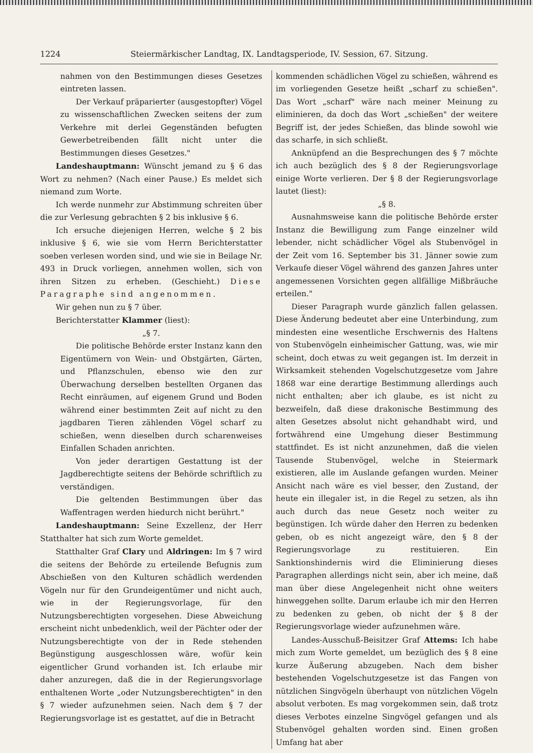1224 Steiermärkischer Landtag, IX. Landtagsperiode, IV. Session, 67. Sitzung.
nahmen von den Bestimmungen dieses Gesetzes eintreten lassen.
Der Verkauf präparierter (ausgestopfter) Vögel zu wissenschaftlichen Zwecken seitens der zum Verkehre mit derlei Gegenständen befugten Gewerbetreibenden fällt nicht unter die Bestimmungen dieses Gesetzes."
Landeshauptmann: Wünscht jemand zu § 6 das Wort zu nehmen? (Nach einer Pause.) Es meldet sich niemand zum Worte.
Ich werde nunmehr zur Abstimmung schreiten über die zur Verlesung gebrachten § 2 bis inklusive § 6.
Ich ersuche diejenigen Herren, welche § 2 bis inklusive § 6, wie sie vom Herrn Berichterstatter soeben verlesen worden sind, und wie sie in Beilage Nr. 493 in Druck vorliegen, annehmen wollen, sich von ihren Sitzen zu erheben. (Geschieht.) Diese Paragraphe sind angenommen.
Wir gehen nun zu § 7 über.
Berichterstatter Klammer (liest):
„§ 7.
Die politische Behörde erster Instanz kann den Eigentümern von Wein- und Obstgärten, Gärten, und Pflanzschulen, ebenso wie den zur Überwachung derselben bestellten Organen das Recht einräumen, auf eigenem Grund und Boden während einer bestimmten Zeit auf nicht zu den jagdbaren Tieren zählenden Vögel scharf zu schießen, wenn dieselben durch scharenweises Einfallen Schaden anrichten.
Von jeder derartigen Gestattung ist der Jagdberechtigte seitens der Behörde schriftlich zu verständigen.
Die geltenden Bestimmungen über das Waffentragen werden hiedurch nicht berührt."
Landeshauptmann: Seine Exzellenz, der Herr Statthalter hat sich zum Worte gemeldet.
Statthalter Graf Clary und Aldringen: Im § 7 wird die seitens der Behörde zu erteilende Befugnis zum Abschießen von den Kulturen schädlich werdenden Vögeln nur für den Grundeigentümer und nicht auch, wie in der Regierungsvorlage, für den Nutzungsberechtigten vorgesehen. Diese Abweichung erscheint nicht unbedenklich, weil der Pächter oder der Nutzungsberechtigte von der in Rede stehenden Begünstigung ausgeschlossen wäre, wofür kein eigentlicher Grund vorhanden ist. Ich erlaube mir daher anzuregen, daß die in der Regierungsvorlage enthaltenen Worte „oder Nutzungsberechtigten" in den § 7 wieder aufzunehmen seien. Nach dem § 7 der Regierungsvorlage ist es gestattet, auf die in Betracht
kommenden schädlichen Vögel zu schießen, während es im vorliegenden Gesetze heißt „scharf zu schießen". Das Wort „scharf" wäre nach meiner Meinung zu eliminieren, da doch das Wort „schießen" der weitere Begriff ist, der jedes Schießen, das blinde sowohl wie das scharfe, in sich schließt.
Anknüpfend an die Besprechungen des § 7 möchte ich auch bezüglich des § 8 der Regierungsvorlage einige Worte verlieren. Der § 8 der Regierungsvorlage lautet (liest):
„§ 8.
Ausnahmsweise kann die politische Behörde erster Instanz die Bewilligung zum Fange einzelner wild lebender, nicht schädlicher Vögel als Stubenvögel in der Zeit vom 16. September bis 31. Jänner sowie zum Verkaufe dieser Vögel während des ganzen Jahres unter angemessenen Vorsichten gegen allfällige Mißbräuche erteilen."
Dieser Paragraph wurde gänzlich fallen gelassen. Diese Änderung bedeutet aber eine Unterbindung, zum mindesten eine wesentliche Erschwernis des Haltens von Stubenvögeln einheimischer Gattung, was, wie mir scheint, doch etwas zu weit gegangen ist. Im derzeit in Wirksamkeit stehenden Vogelschutzgesetze vom Jahre 1868 war eine derartige Bestimmung allerdings auch nicht enthalten; aber ich glaube, es ist nicht zu bezweifeln, daß diese drakonische Bestimmung des alten Gesetzes absolut nicht gehandhabt wird, und fortwährend eine Umgehung dieser Bestimmung stattfindet. Es ist nicht anzunehmen, daß die vielen Tausende Stubenvögel, welche in Steiermark existieren, alle im Auslande gefangen wurden. Meiner Ansicht nach wäre es viel besser, den Zustand, der heute ein illegaler ist, in die Regel zu setzen, als ihn auch durch das neue Gesetz noch weiter zu begünstigen. Ich würde daher den Herren zu bedenken geben, ob es nicht angezeigt wäre, den § 8 der Regierungsvorlage zu restituieren. Ein Sanktionshindernis wird die Eliminierung dieses Paragraphen allerdings nicht sein, aber ich meine, daß man über diese Angelegenheit nicht ohne weiters hinweggehen sollte. Darum erlaube ich mir den Herren zu bedenken zu geben, ob nicht der § 8 der Regierungsvorlage wieder aufzunehmen wäre.
Landes-Ausschuß-Beisitzer Graf Attems: Ich habe mich zum Worte gemeldet, um bezüglich des § 8 eine kurze Äußerung abzugeben. Nach dem bisher bestehenden Vogelschutzgesetze ist das Fangen von nützlichen Singvögeln überhaupt von nützlichen Vögeln absolut verboten. Es mag vorgekommen sein, daß trotz dieses Verbotes einzelne Singvögel gefangen und als Stubenvögel gehalten worden sind. Einen großen Umfang hat aber